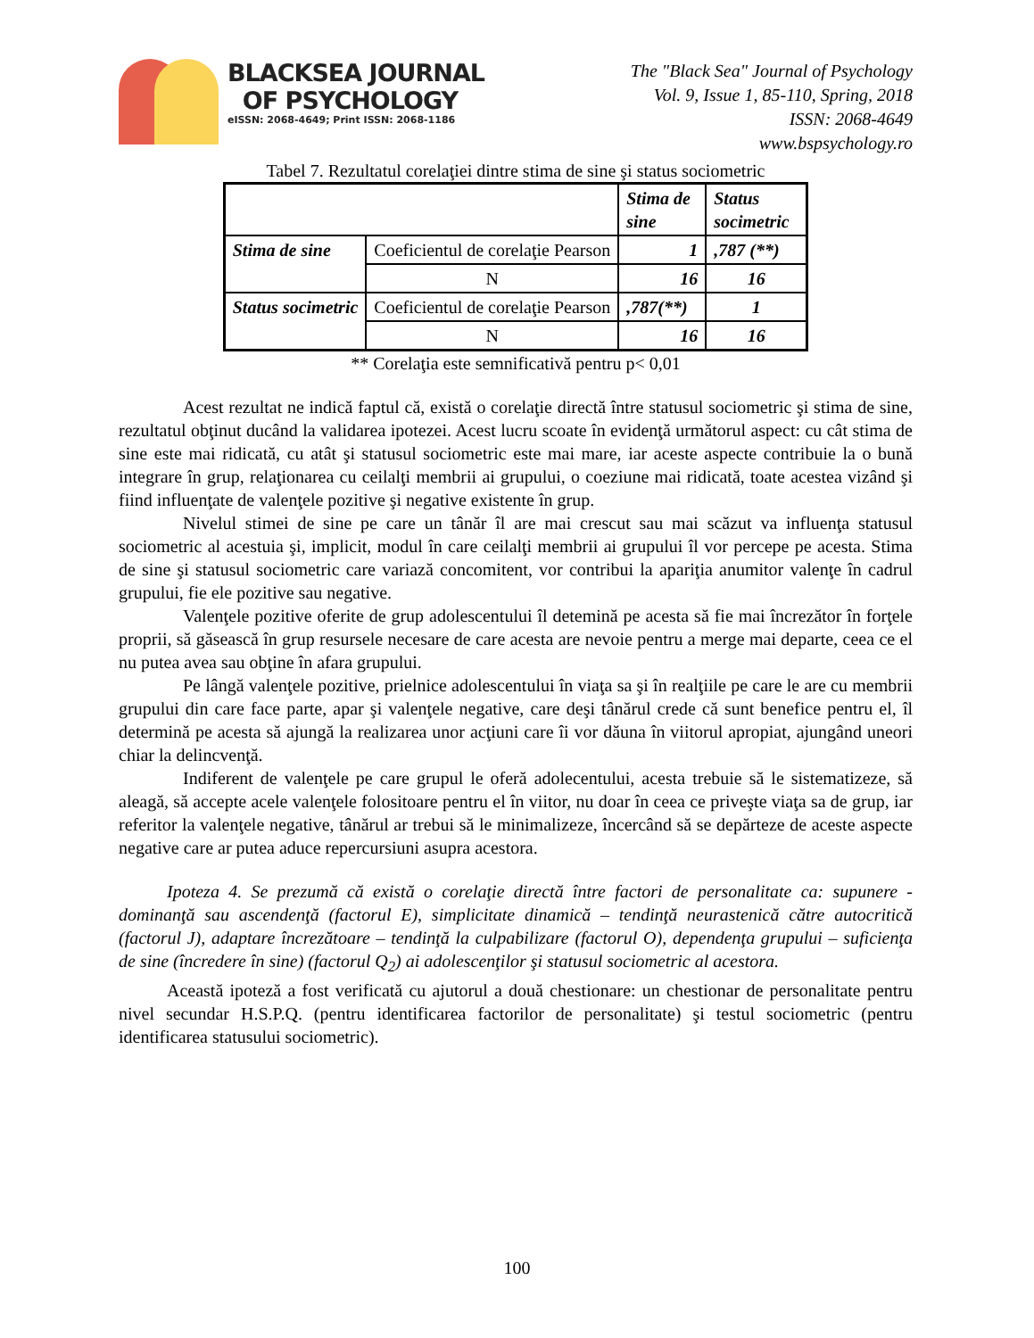BLACKSEA JOURNAL
OF PSYCHOLOGY
eISSN: 2068-4649; Print ISSN: 2068-1186
The "Black Sea" Journal of Psychology
Vol. 9, Issue 1, 85-110, Spring, 2018
ISSN: 2068-4649
www.bspsychology.ro
Tabel 7. Rezultatul corelaţiei dintre stima de sine şi status sociometric
| | | Stima de sine | Status socimetric |
| Stima de sine | Coeficientul de corelaţie Pearson | 1 | ,787 (**) |
| | N | 16 | 16 |
| Status socimetric | Coeficientul de corelaţie Pearson | ,787(**) | 1 |
| | N | 16 | 16 |
** Corelaţia este semnificativă pentru p< 0,01
Acest rezultat ne indică faptul că, există o corelaţie directă între statusul sociometric şi stima de sine, rezultatul obţinut ducând la validarea ipotezei. Acest lucru scoate în evidenţă următorul aspect: cu cât stima de sine este mai ridicată, cu atât şi statusul sociometric este mai mare, iar aceste aspecte contribuie la o bună integrare în grup, relaţionarea cu ceilalţi membrii ai grupului, o coeziune mai ridicată, toate acestea vizând şi fiind influenţate de valenţele pozitive şi negative existente în grup.
Nivelul stimei de sine pe care un tânăr îl are mai crescut sau mai scăzut va influenţa statusul sociometric al acestuia şi, implicit, modul în care ceilalţi membrii ai grupului îl vor percepe pe acesta. Stima de sine şi statusul sociometric care variază concomitent, vor contribui la apariţia anumitor valenţe în cadrul grupului, fie ele pozitive sau negative.
Valenţele pozitive oferite de grup adolescentului îl detemină pe acesta să fie mai încrezător în forţele proprii, să găsească în grup resursele necesare de care acesta are nevoie pentru a merge mai departe, ceea ce el nu putea avea sau obţine în afara grupului.
Pe lângă valenţele pozitive, prielnice adolescentului în viaţa sa şi în realţiile pe care le are cu membrii grupului din care face parte, apar şi valenţele negative, care deşi tânărul crede că sunt benefice pentru el, îl determină pe acesta să ajungă la realizarea unor acţiuni care îi vor dăuna în viitorul apropiat, ajungând uneori chiar la delincvenţă.
Indiferent de valenţele pe care grupul le oferă adolecentului, acesta trebuie să le sistematizeze, să aleagă, să accepte acele valenţele folositoare pentru el în viitor, nu doar în ceea ce priveşte viaţa sa de grup, iar referitor la valenţele negative, tânărul ar trebui să le minimalizeze, încercând să se depărteze de aceste aspecte negative care ar putea aduce repercursiuni asupra acestora.
Ipoteza 4. Se prezumă că există o corelaţie directă între factori de personalitate ca: supunere - dominanţă sau ascendenţă (factorul E), simplicitate dinamică – tendinţă neurastenică către autocritică (factorul J), adaptare încrezătoare – tendinţă la culpabilizare (factorul O), dependenţa grupului – suficienţa de sine (încredere în sine) (factorul Q<sub>2</sub>) ai adolescenţilor şi statusul sociometric al acestora.
Această ipoteză a fost verificată cu ajutorul a două chestionare: un chestionar de personalitate pentru nivel secundar H.S.P.Q. (pentru identificarea factorilor de personalitate) şi testul sociometric (pentru identificarea statusului sociometric).
100